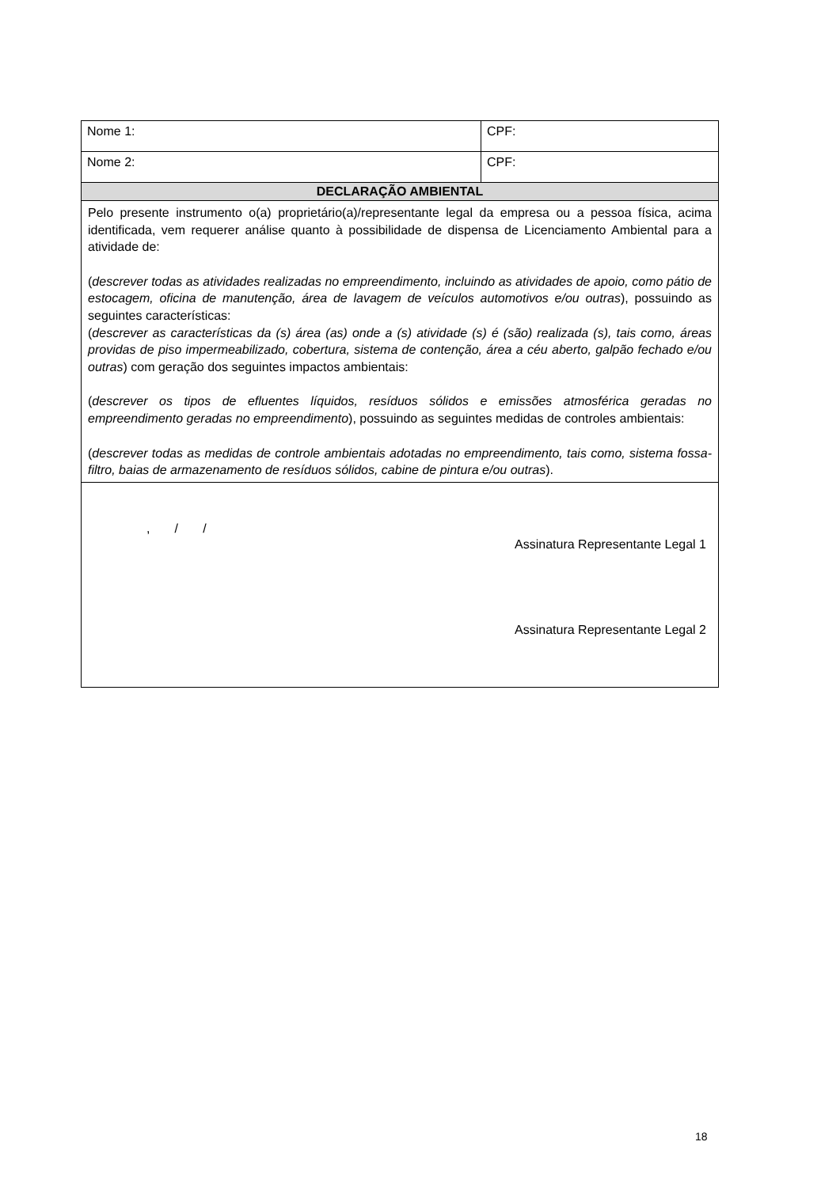| Nome 1: | CPF: |
| Nome 2: | CPF: |
| DECLARAÇÃO AMBIENTAL | |
| Pelo presente instrumento o(a) proprietário(a)/representante legal da empresa ou a pessoa física, acima identificada, vem requerer análise quanto à possibilidade de dispensa de Licenciamento Ambiental para a atividade de: ( descrever todas as atividades realizadas no empreendimento, incluindo as atividades de apoio, como pátio de estocagem, oficina de manutenção, área de lavagem de veículos automotivos e/ou outras ), possuindo as seguintes características: ( descrever as características da (s) área (as) onde a (s) atividade (s) é (são) realizada (s), tais como, áreas providas de piso impermeabilizado, cobertura, sistema de contenção, área a céu aberto, galpão fechado e/ou outras ) com geração dos seguintes impactos ambientais: ( descrever os tipos de efluentes líquidos, resíduos sólidos e emissões atmosférica geradas no empreendimento geradas no empreendimento ), possuindo as seguintes medidas de controles ambientais: ( descrever todas as medidas de controle ambientais adotadas no empreendimento, tais como, sistema fossa-filtro, baias de armazenamento de resíduos sólidos, cabine de pintura e/ou outras ). | |
| , / / Assinatura Representante Legal 1 Assinatura Representante Legal 2 | |
18